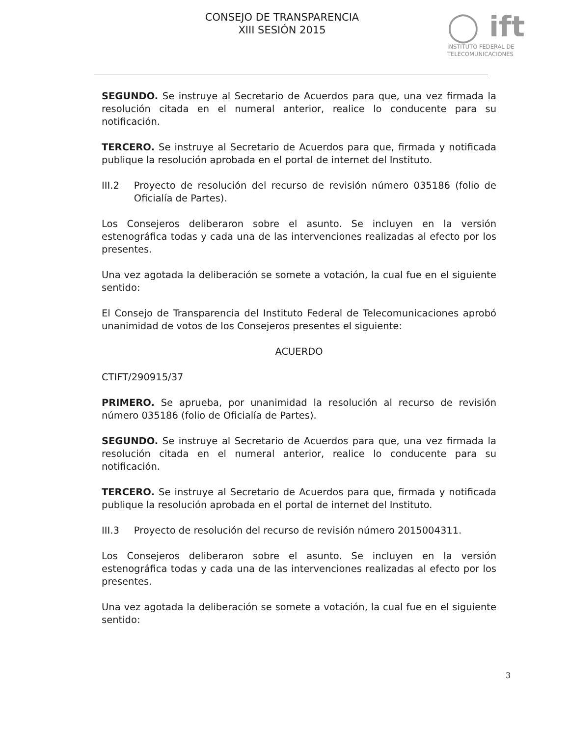CONSEJO DE TRANSPARENCIA
XIII SESIÓN 2015
◯ ift
INSTITUTO FEDERAL DE
TELECOMUNICACIONES
SEGUNDO. Se instruye al Secretario de Acuerdos para que, una vez firmada la resolución citada en el numeral anterior, realice lo conducente para su notificación.
TERCERO. Se instruye al Secretario de Acuerdos para que, firmada y notificada publique la resolución aprobada en el portal de internet del Instituto.
III.2 Proyecto de resolución del recurso de revisión número 035186 (folio de Oficialía de Partes).
Los Consejeros deliberaron sobre el asunto. Se incluyen en la versión estenográfica todas y cada una de las intervenciones realizadas al efecto por los presentes.
Una vez agotada la deliberación se somete a votación, la cual fue en el siguiente sentido:
El Consejo de Transparencia del Instituto Federal de Telecomunicaciones aprobó unanimidad de votos de los Consejeros presentes el siguiente:
ACUERDO
CTIFT/290915/37
PRIMERO. Se aprueba, por unanimidad la resolución al recurso de revisión número 035186 (folio de Oficialía de Partes).
SEGUNDO. Se instruye al Secretario de Acuerdos para que, una vez firmada la resolución citada en el numeral anterior, realice lo conducente para su notificación.
TERCERO. Se instruye al Secretario de Acuerdos para que, firmada y notificada publique la resolución aprobada en el portal de internet del Instituto.
III.3 Proyecto de resolución del recurso de revisión número 2015004311.
Los Consejeros deliberaron sobre el asunto. Se incluyen en la versión estenográfica todas y cada una de las intervenciones realizadas al efecto por los presentes.
Una vez agotada la deliberación se somete a votación, la cual fue en el siguiente sentido:
3